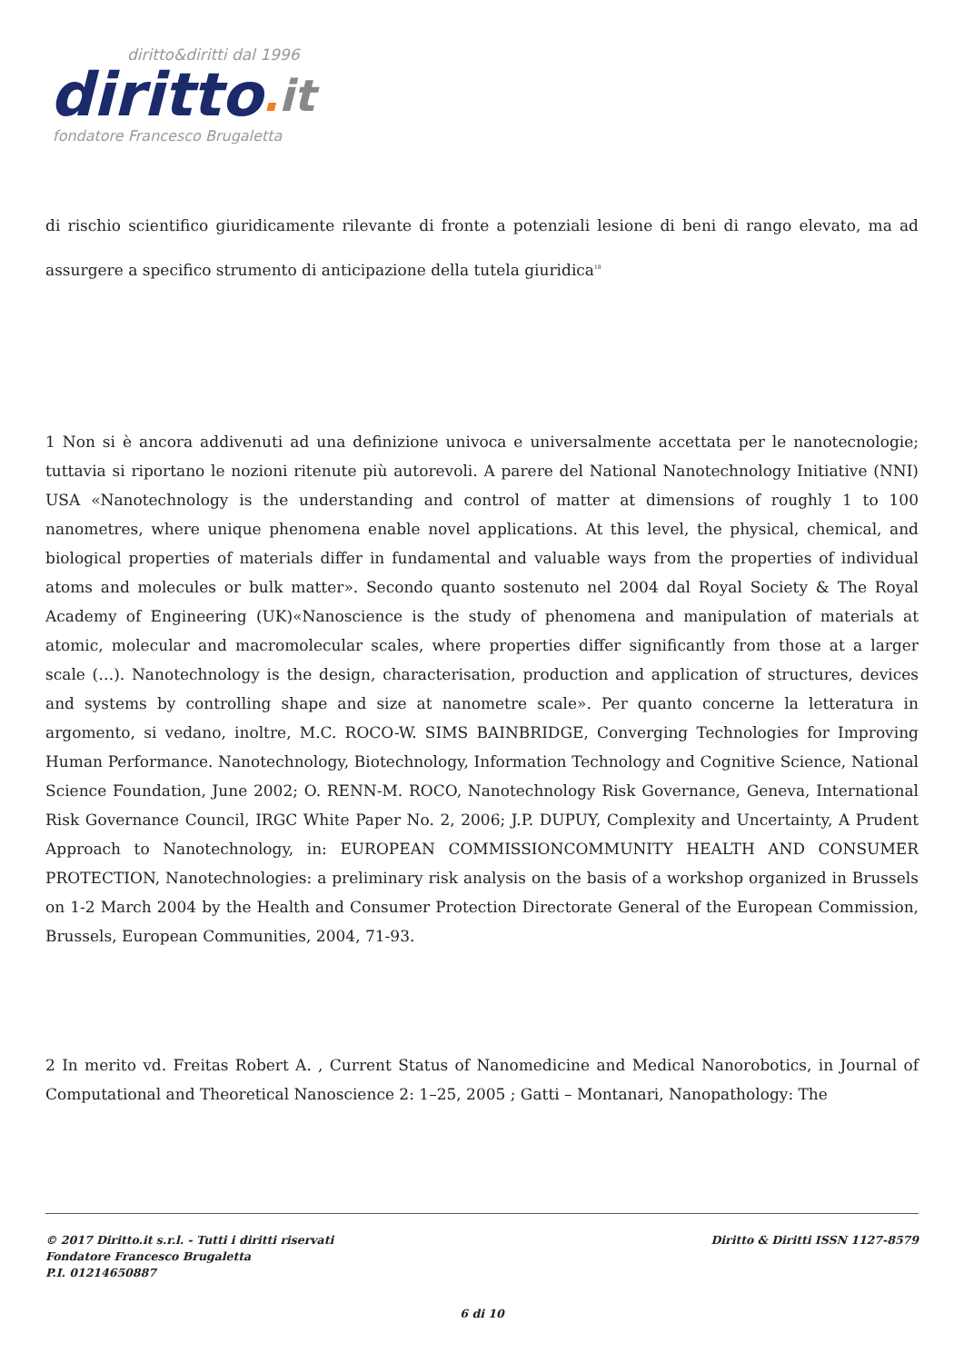diritto&diritti dal 1996
diritto. it
fondatore Francesco Brugaletta
di rischio scientifico giuridicamente rilevante di fronte a potenziali lesione di beni di rango elevato, ma ad assurgere a specifico strumento di anticipazione della tutela giuridica<sup>18</sup>
1 Non si è ancora addivenuti ad una definizione univoca e universalmente accettata per le nanotecnologie; tuttavia si riportano le nozioni ritenute più autorevoli. A parere del National Nanotechnology Initiative (NNI) USA «Nanotechnology is the understanding and control of matter at dimensions of roughly 1 to 100 nanometres, where unique phenomena enable novel applications. At this level, the physical, chemical, and biological properties of materials differ in fundamental and valuable ways from the properties of individual atoms and molecules or bulk matter». Secondo quanto sostenuto nel 2004 dal Royal Society & The Royal Academy of Engineering (UK)«Nanoscience is the study of phenomena and manipulation of materials at atomic, molecular and macromolecular scales, where properties differ significantly from those at a larger scale (…). Nanotechnology is the design, characterisation, production and application of structures, devices and systems by controlling shape and size at nanometre scale». Per quanto concerne la letteratura in argomento, si vedano, inoltre, M.C. ROCO-W. SIMS BAINBRIDGE, Converging Technologies for Improving Human Performance. Nanotechnology, Biotechnology, Information Technology and Cognitive Science, National Science Foundation, June 2002; O. RENN-M. ROCO, Nanotechnology Risk Governance, Geneva, International Risk Governance Council, IRGC White Paper No. 2, 2006; J.P. DUPUY, Complexity and Uncertainty, A Prudent Approach to Nanotechnology, in: EUROPEAN COMMISSIONCOMMUNITY HEALTH AND CONSUMER PROTECTION, Nanotechnologies: a preliminary risk analysis on the basis of a workshop organized in Brussels on 1-2 March 2004 by the Health and Consumer Protection Directorate General of the European Commission, Brussels, European Communities, 2004, 71-93.
2 In merito vd. Freitas Robert A. , Current Status of Nanomedicine and Medical Nanorobotics, in Journal of Computational and Theoretical Nanoscience 2: 1–25, 2005 ; Gatti – Montanari, Nanopathology: The
© 2017 Diritto.it s.r.l. - Tutti i diritti riservati
Fondatore Francesco Brugaletta
P.I. 01214650887
Diritto & Diritti ISSN 1127-8579
6 di 10